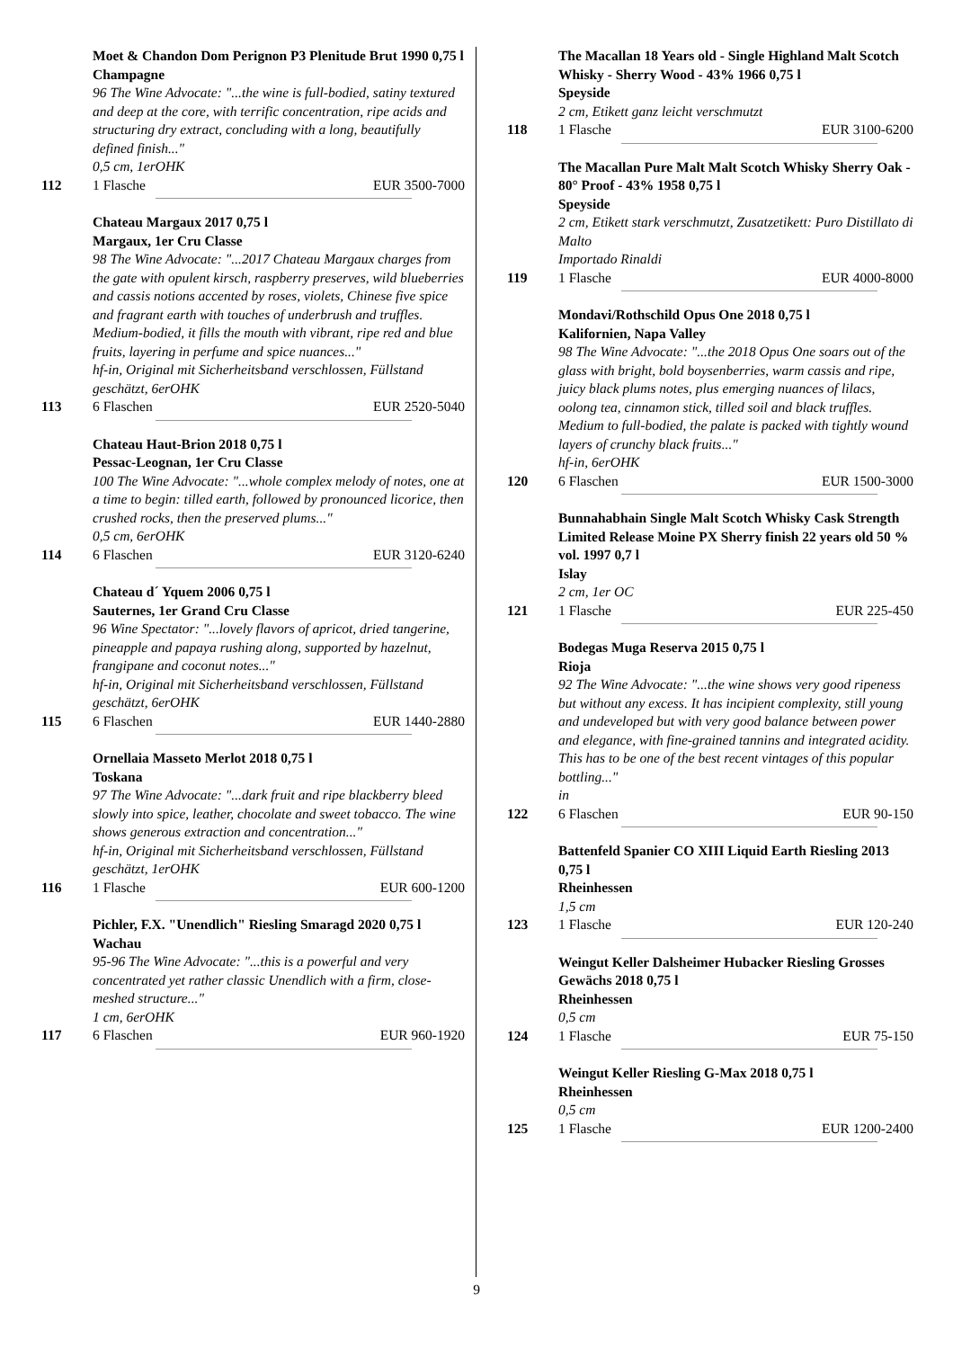Moet & Chandon Dom Perignon P3 Plenitude Brut 1990 0,75 l Champagne
96 The Wine Advocate: "...the wine is full-bodied, satiny textured and deep at the core, with terrific concentration, ripe acids and structuring dry extract, concluding with a long, beautifully defined finish..."
0,5 cm, 1erOHK
112 1 Flasche EUR 3500-7000
Chateau Margaux 2017 0,75 l
Margaux, 1er Cru Classe
98 The Wine Advocate: "...2017 Chateau Margaux charges from the gate with opulent kirsch, raspberry preserves, wild blueberries and cassis notions accented by roses, violets, Chinese five spice and fragrant earth with touches of underbrush and truffles. Medium-bodied, it fills the mouth with vibrant, ripe red and blue fruits, layering in perfume and spice nuances..."
hf-in, Original mit Sicherheitsband verschlossen, Füllstand geschätzt, 6erOHK
113 6 Flaschen EUR 2520-5040
Chateau Haut-Brion 2018 0,75 l
Pessac-Leognan, 1er Cru Classe
100 The Wine Advocate: "...whole complex melody of notes, one at a time to begin: tilled earth, followed by pronounced licorice, then crushed rocks, then the preserved plums..."
0,5 cm, 6erOHK
114 6 Flaschen EUR 3120-6240
Chateau d´ Yquem 2006 0,75 l
Sauternes, 1er Grand Cru Classe
96 Wine Spectator: "...lovely flavors of apricot, dried tangerine, pineapple and papaya rushing along, supported by hazelnut, frangipane and coconut notes..."
hf-in, Original mit Sicherheitsband verschlossen, Füllstand geschätzt, 6erOHK
115 6 Flaschen EUR 1440-2880
Ornellaia Masseto Merlot 2018 0,75 l
Toskana
97 The Wine Advocate: "...dark fruit and ripe blackberry bleed slowly into spice, leather, chocolate and sweet tobacco. The wine shows generous extraction and concentration..."
hf-in, Original mit Sicherheitsband verschlossen, Füllstand geschätzt, 1erOHK
116 1 Flasche EUR 600-1200
Pichler, F.X. "Unendlich" Riesling Smaragd 2020 0,75 l
Wachau
95-96 The Wine Advocate: "...this is a powerful and very concentrated yet rather classic Unendlich with a firm, close-meshed structure..."
1 cm, 6erOHK
117 6 Flaschen EUR 960-1920
The Macallan 18 Years old - Single Highland Malt Scotch Whisky - Sherry Wood - 43% 1966 0,75 l
Speyside
2 cm, Etikett ganz leicht verschmutzt
118 1 Flasche EUR 3100-6200
The Macallan Pure Malt Malt Scotch Whisky Sherry Oak - 80° Proof - 43% 1958 0,75 l
Speyside
2 cm, Etikett stark verschmutzt, Zusatzetikett: Puro Distillato di Malto
Importado Rinaldi
119 1 Flasche EUR 4000-8000
Mondavi/Rothschild Opus One 2018 0,75 l
Kalifornien, Napa Valley
98 The Wine Advocate: "...the 2018 Opus One soars out of the glass with bright, bold boysenberries, warm cassis and ripe, juicy black plums notes, plus emerging nuances of lilacs, oolong tea, cinnamon stick, tilled soil and black truffles. Medium to full-bodied, the palate is packed with tightly wound layers of crunchy black fruits..."
hf-in, 6erOHK
120 6 Flaschen EUR 1500-3000
Bunnahabhain Single Malt Scotch Whisky Cask Strength Limited Release Moine PX Sherry finish 22 years old 50 % vol. 1997 0,7 l
Islay
2 cm, 1er OC
121 1 Flasche EUR 225-450
Bodegas Muga Reserva 2015 0,75 l
Rioja
92 The Wine Advocate: "...the wine shows very good ripeness but without any excess. It has incipient complexity, still young and undeveloped but with very good balance between power and elegance, with fine-grained tannins and integrated acidity. This has to be one of the best recent vintages of this popular bottling..."
in
122 6 Flaschen EUR 90-150
Battenfeld Spanier CO XIII Liquid Earth Riesling 2013 0,75 l
Rheinhessen
1,5 cm
123 1 Flasche EUR 120-240
Weingut Keller Dalsheimer Hubacker Riesling Grosses Gewächs 2018 0,75 l
Rheinhessen
0,5 cm
124 1 Flasche EUR 75-150
Weingut Keller Riesling G-Max 2018 0,75 l
Rheinhessen
0,5 cm
125 1 Flasche EUR 1200-2400
9